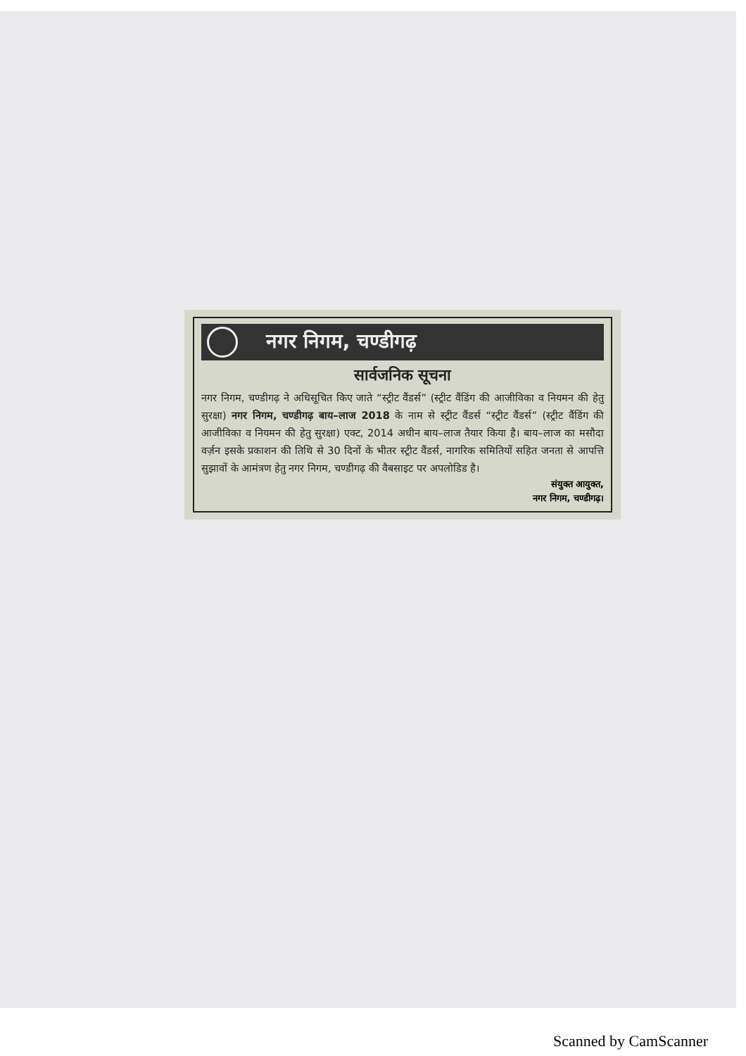नगर निगम, चण्डीगढ़
सार्वजनिक सूचना
नगर निगम, चण्डीगढ़ ने अधिसूचित किए जाते “स्ट्रीट वैंडर्स” (स्ट्रीट वैंडिंग की आजीविका व नियमन की हेतु सुरक्षा) नगर निगम, चण्डीगढ़ बाय–लाज 2018 के नाम से स्ट्रीट वैंडर्स “स्ट्रीट वैंडर्स” (स्ट्रीट वैंडिंग की आजीविका व नियमन की हेतु सुरक्षा) एक्ट, 2014 अधीन बाय–लाज तैयार किया है। बाय–लाज का मसौदा वर्ज़न इसके प्रकाशन की तिथि से 30 दिनों के भीतर स्ट्रीट वैंडर्स, नागरिक समितियों सहित जनता से आपत्ति सुझावों के आमंत्रण हेतु नगर निगम, चण्डीगढ़ की वैबसाइट पर अपलोडिड है।
संयुक्त आयुक्त,
नगर निगम, चण्डीगढ़।
Scanned by CamScanner